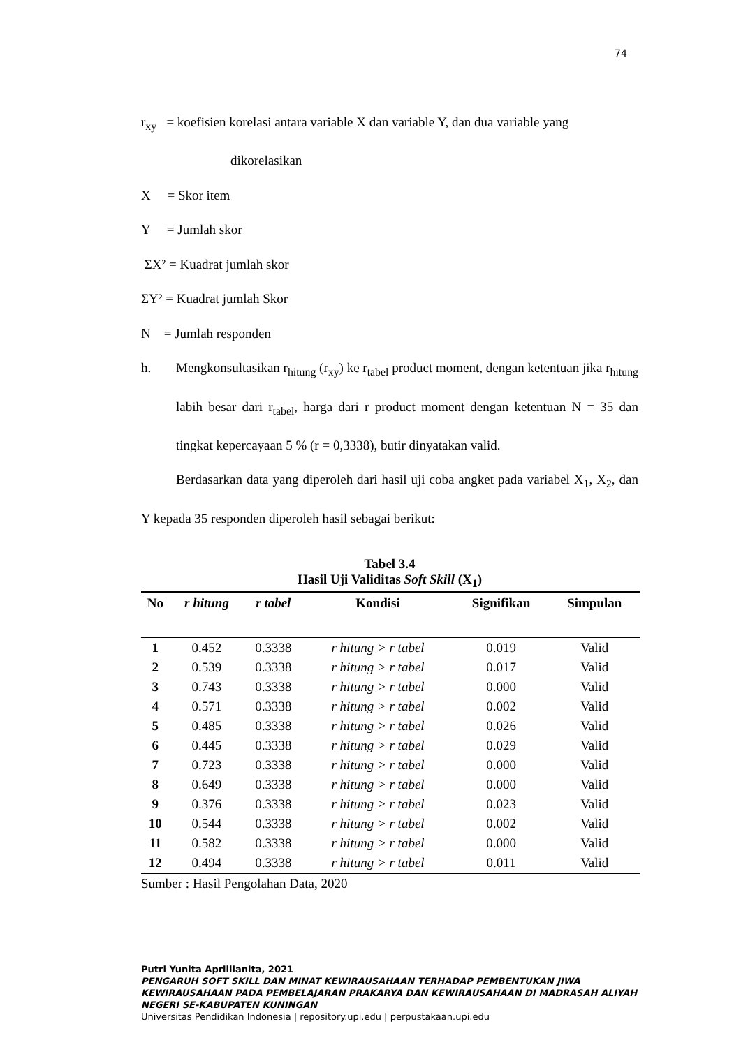74
r<sub>xy</sub> = koefisien korelasi antara variable X dan variable Y, dan dua variable yang
dikorelasikan
X = Skor item
Y = Jumlah skor
ΣX² = Kuadrat jumlah skor
ΣY² = Kuadrat jumlah Skor
N = Jumlah responden
h. Mengkonsultasikan r<sub>hitung</sub> (r<sub>xy</sub>) ke r<sub>tabel</sub> product moment, dengan ketentuan jika r<sub>hitung</sub> labih besar dari r<sub>tabel</sub>, harga dari r product moment dengan ketentuan N = 35 dan tingkat kepercayaan 5 % (r = 0,3338), butir dinyatakan valid.
Berdasarkan data yang diperoleh dari hasil uji coba angket pada variabel X<sub>1</sub>, X<sub>2</sub>, dan Y kepada 35 responden diperoleh hasil sebagai berikut:
Tabel 3.4
Hasil Uji Validitas Soft Skill (X<sub>1</sub>)
| No | r hitung | r tabel | Kondisi | Signifikan | Simpulan |
| --- | --- | --- | --- | --- | --- |
| 1 | 0.452 | 0.3338 | r hitung > r tabel | 0.019 | Valid |
| 2 | 0.539 | 0.3338 | r hitung > r tabel | 0.017 | Valid |
| 3 | 0.743 | 0.3338 | r hitung > r tabel | 0.000 | Valid |
| 4 | 0.571 | 0.3338 | r hitung > r tabel | 0.002 | Valid |
| 5 | 0.485 | 0.3338 | r hitung > r tabel | 0.026 | Valid |
| 6 | 0.445 | 0.3338 | r hitung > r tabel | 0.029 | Valid |
| 7 | 0.723 | 0.3338 | r hitung > r tabel | 0.000 | Valid |
| 8 | 0.649 | 0.3338 | r hitung > r tabel | 0.000 | Valid |
| 9 | 0.376 | 0.3338 | r hitung > r tabel | 0.023 | Valid |
| 10 | 0.544 | 0.3338 | r hitung > r tabel | 0.002 | Valid |
| 11 | 0.582 | 0.3338 | r hitung > r tabel | 0.000 | Valid |
| 12 | 0.494 | 0.3338 | r hitung > r tabel | 0.011 | Valid |
Sumber : Hasil Pengolahan Data, 2020
Putri Yunita Aprillianita, 2021
PENGARUH SOFT SKILL DAN MINAT KEWIRAUSAHAAN TERHADAP PEMBENTUKAN JIWA KEWIRAUSAHAAN PADA PEMBELAJARAN PRAKARYA DAN KEWIRAUSAHAAN DI MADRASAH ALIYAH NEGERI SE-KABUPATEN KUNINGAN
Universitas Pendidikan Indonesia | repository.upi.edu | perpustakaan.upi.edu